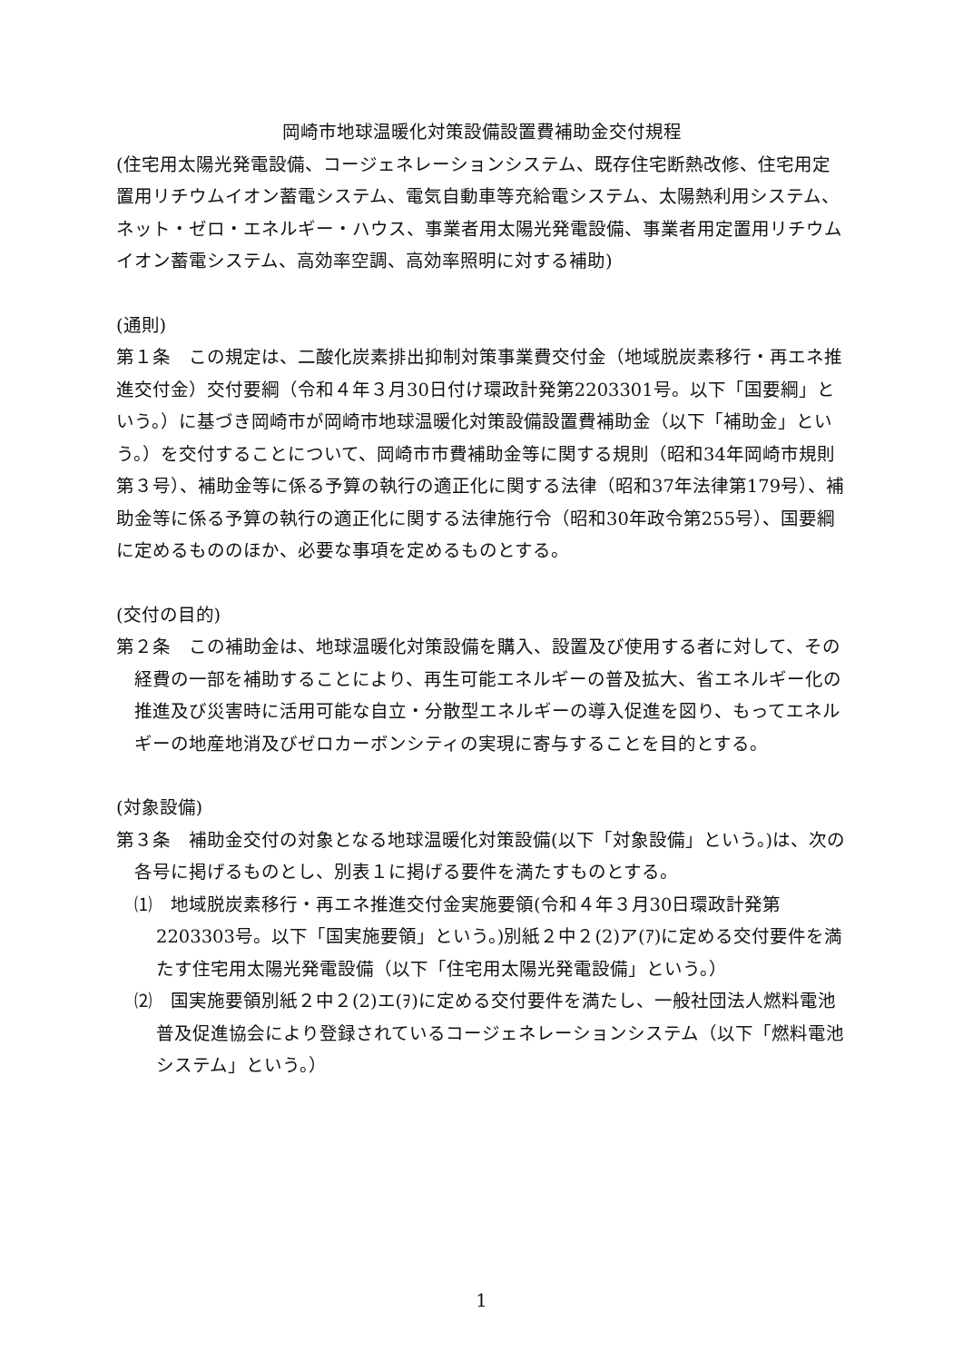岡崎市地球温暖化対策設備設置費補助金交付規程
(住宅用太陽光発電設備、コージェネレーションシステム、既存住宅断熱改修、住宅用定置用リチウムイオン蓄電システム、電気自動車等充給電システム、太陽熱利用システム、ネット・ゼロ・エネルギー・ハウス、事業者用太陽光発電設備、事業者用定置用リチウムイオン蓄電システム、高効率空調、高効率照明に対する補助)
(通則)
第１条　この規定は、二酸化炭素排出抑制対策事業費交付金（地域脱炭素移行・再エネ推進交付金）交付要綱（令和４年３月30日付け環政計発第2203301号。以下「国要綱」という。）に基づき岡崎市が岡崎市地球温暖化対策設備設置費補助金（以下「補助金」という。）を交付することについて、岡崎市市費補助金等に関する規則（昭和34年岡崎市規則第３号）、補助金等に係る予算の執行の適正化に関する法律（昭和37年法律第179号）、補助金等に係る予算の執行の適正化に関する法律施行令（昭和30年政令第255号）、国要綱に定めるもののほか、必要な事項を定めるものとする。
(交付の目的)
第２条　この補助金は、地球温暖化対策設備を購入、設置及び使用する者に対して、その経費の一部を補助することにより、再生可能エネルギーの普及拡大、省エネルギー化の推進及び災害時に活用可能な自立・分散型エネルギーの導入促進を図り、もってエネルギーの地産地消及びゼロカーボンシティの実現に寄与することを目的とする。
(対象設備)
第３条　補助金交付の対象となる地球温暖化対策設備(以下「対象設備」という。)は、次の各号に掲げるものとし、別表１に掲げる要件を満たすものとする。
⑴　地域脱炭素移行・再エネ推進交付金実施要領(令和４年３月30日環政計発第2203303号。以下「国実施要領」という。)別紙２中２(2)ア(ｱ)に定める交付要件を満たす住宅用太陽光発電設備（以下「住宅用太陽光発電設備」という。）
⑵　国実施要領別紙２中２(2)エ(ｦ)に定める交付要件を満たし、一般社団法人燃料電池普及促進協会により登録されているコージェネレーションシステム（以下「燃料電池システム」という。）
1